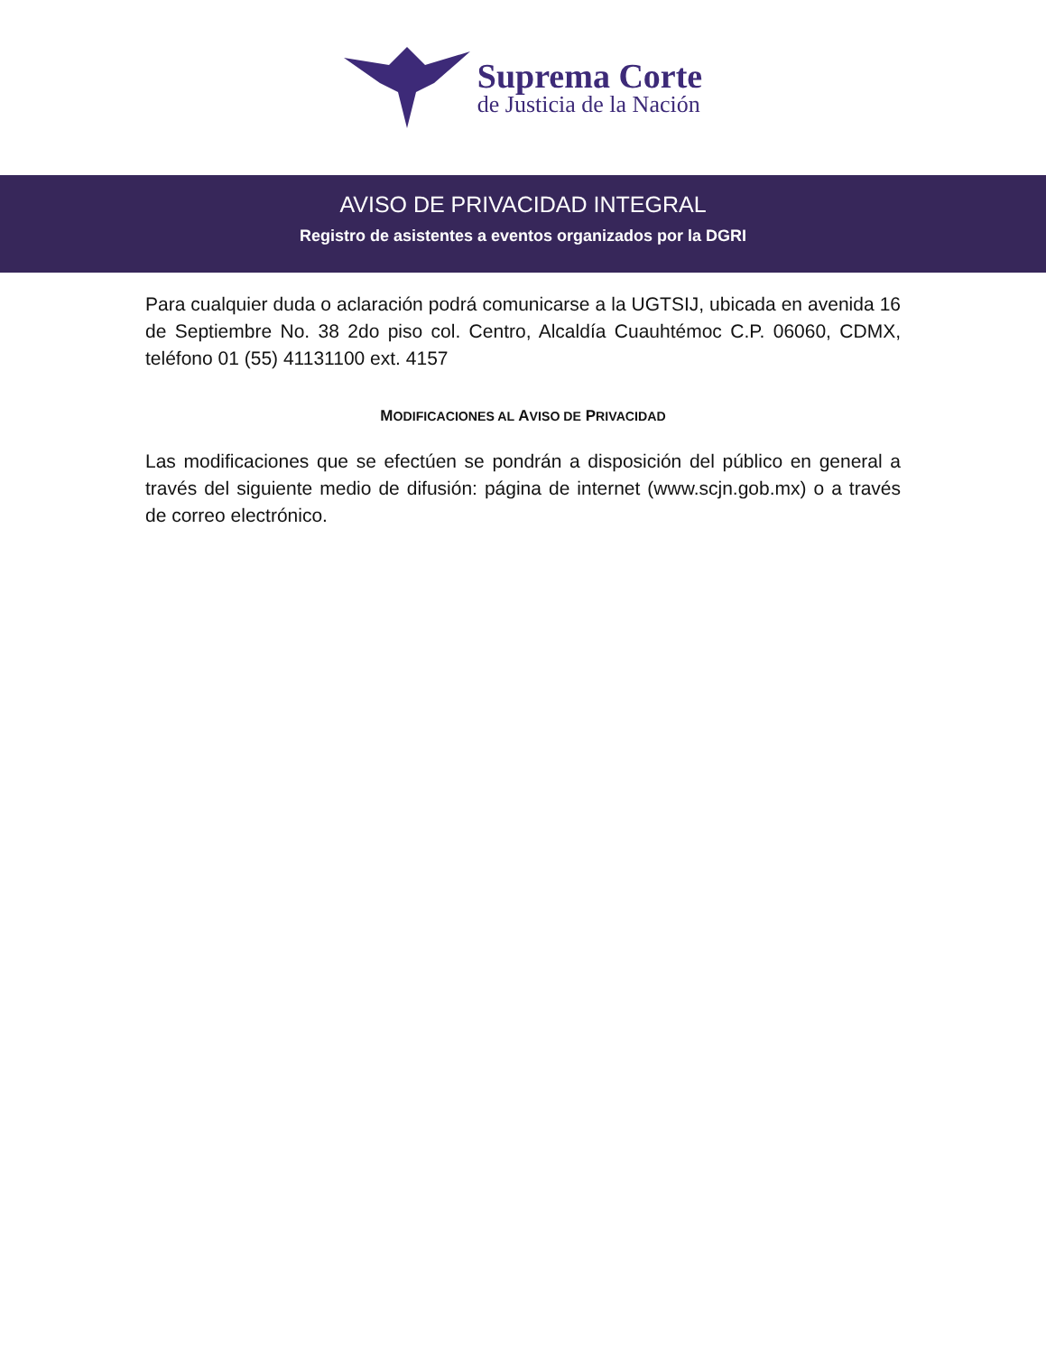Suprema Corte
de Justicia de la Nación
AVISO DE PRIVACIDAD INTEGRAL
Registro de asistentes a eventos organizados por la DGRI
Para cualquier duda o aclaración podrá comunicarse a la UGTSIJ, ubicada en avenida 16 de Septiembre No. 38 2do piso col. Centro, Alcaldía Cuauhtémoc C.P. 06060, CDMX, teléfono 01 (55) 41131100 ext. 4157
MODIFICACIONES AL AVISO DE PRIVACIDAD
Las modificaciones que se efectúen se pondrán a disposición del público en general a través del siguiente medio de difusión: página de internet (www.scjn.gob.mx) o a través de correo electrónico.